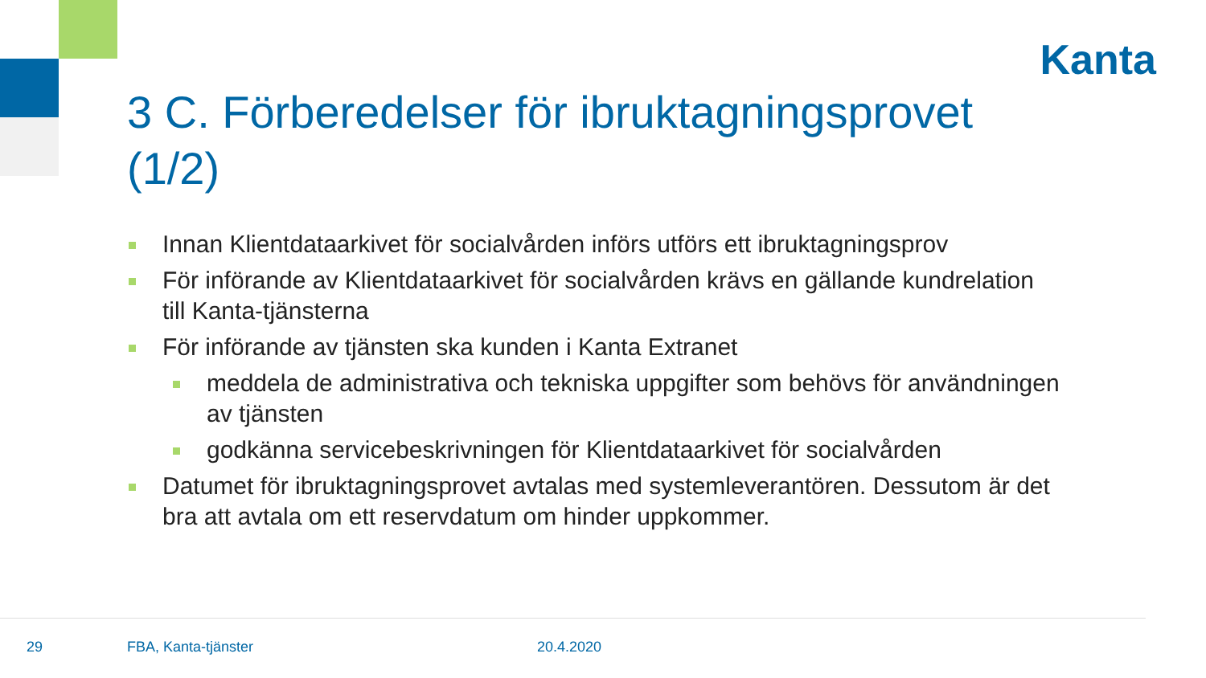Kanta
3 C. Förberedelser för ibruktagningsprovet (1/2)
Innan Klientdataarkivet för socialvården införs utförs ett ibruktagningsprov
För införande av Klientdataarkivet för socialvården krävs en gällande kundrelation till Kanta-tjänsterna
För införande av tjänsten ska kunden i Kanta Extranet
meddela de administrativa och tekniska uppgifter som behövs för användningen av tjänsten
godkänna servicebeskrivningen för Klientdataarkivet för socialvården
Datumet för ibruktagningsprovet avtalas med systemleverantören. Dessutom är det bra att avtala om ett reservdatum om hinder uppkommer.
29 FBA, Kanta-tjänster 20.4.2020